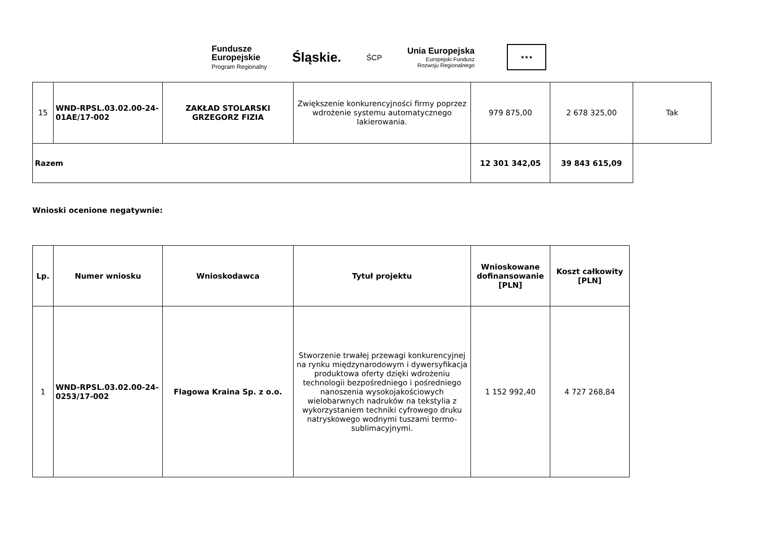Fundusze
Europejskie
Program Regionalny
Śląskie.
ŚCP
Unia Europejska
Europejski Fundusz
Rozwoju Regionalnego
★★★
| 15 | WND-RPSL.03.02.00-24-01AE/17-002 | ZAKŁAD STOLARSKI GRZEGORZ FIZIA | Zwiększenie konkurencyjności firmy poprzez wdrożenie systemu automatycznego lakierowania. | 979 875,00 | 2 678 325,00 | Tak |
| Razem | | | | 12 301 342,05 | 39 843 615,09 | |
Wnioski ocenione negatywnie:
| Lp. | Numer wniosku | Wnioskodawca | Tytuł projektu | Wnioskowane dofinansowanie [PLN] | Koszt całkowity [PLN] |
| --- | --- | --- | --- | --- | --- |
| 1 | WND-RPSL.03.02.00-24-0253/17-002 | Flagowa Kraina Sp. z o.o. | Stworzenie trwałej przewagi konkurencyjnej na rynku międzynarodowym i dywersyfikacja produktowa oferty dzięki wdrożeniu technologii bezpośredniego i pośredniego nanoszenia wysokojakościowych wielobarwnych nadruków na tekstylia z wykorzystaniem techniki cyfrowego druku natryskowego wodnymi tuszami termo-sublimacyjnymi. | 1 152 992,40 | 4 727 268,84 |